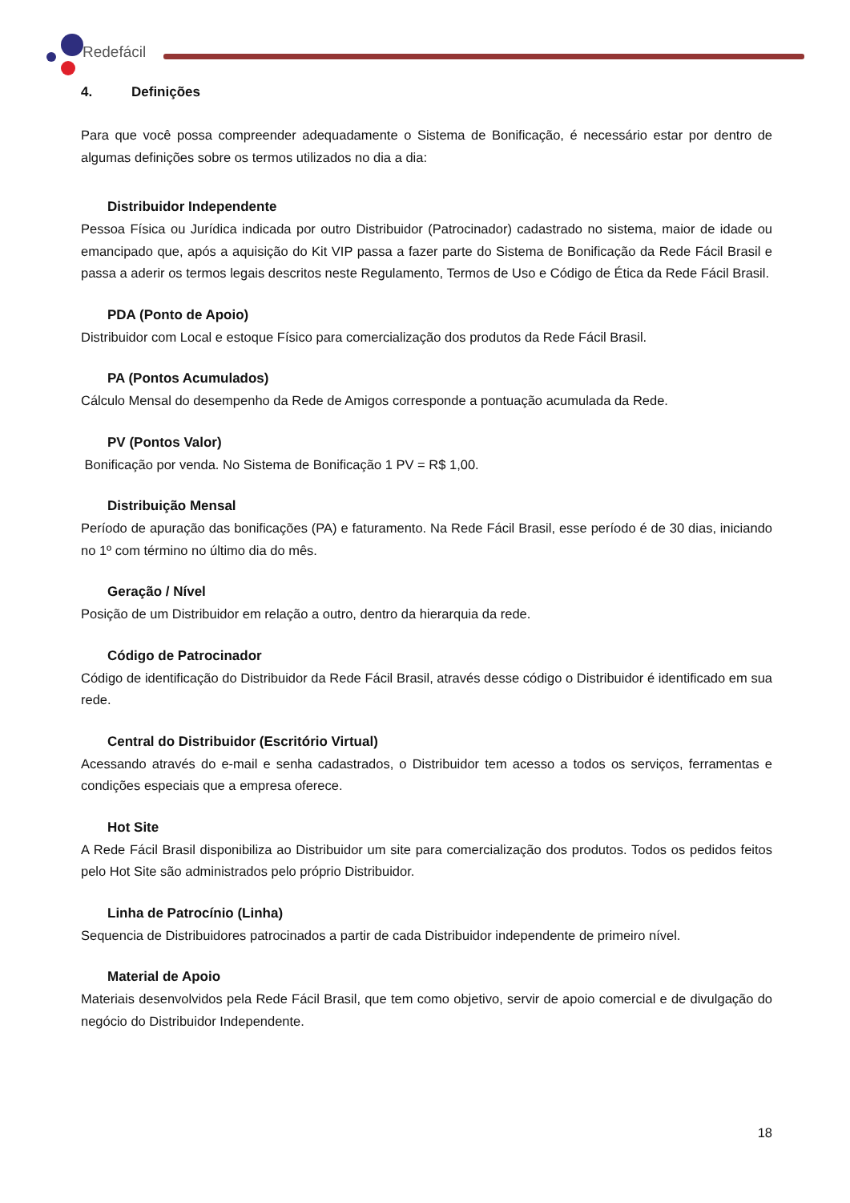Redefácil
4. Definições
Para que você possa compreender adequadamente o Sistema de Bonificação, é necessário estar por dentro de algumas definições sobre os termos utilizados no dia a dia:
Distribuidor Independente
Pessoa Física ou Jurídica indicada por outro Distribuidor (Patrocinador) cadastrado no sistema, maior de idade ou emancipado que, após a aquisição do Kit VIP passa a fazer parte do Sistema de Bonificação da Rede Fácil Brasil e passa a aderir os termos legais descritos neste Regulamento, Termos de Uso e Código de Ética da Rede Fácil Brasil.
PDA (Ponto de Apoio)
Distribuidor com Local e estoque Físico para comercialização dos produtos da Rede Fácil Brasil.
PA (Pontos Acumulados)
Cálculo Mensal do desempenho da Rede de Amigos corresponde a pontuação acumulada da Rede.
PV (Pontos Valor)
Bonificação por venda. No Sistema de Bonificação 1 PV = R$ 1,00.
Distribuição Mensal
Período de apuração das bonificações (PA) e faturamento. Na Rede Fácil Brasil, esse período é de 30 dias, iniciando no 1º com término no último dia do mês.
Geração / Nível
Posição de um Distribuidor em relação a outro, dentro da hierarquia da rede.
Código de Patrocinador
Código de identificação do Distribuidor da Rede Fácil Brasil, através desse código o Distribuidor é identificado em sua rede.
Central do Distribuidor (Escritório Virtual)
Acessando através do e-mail e senha cadastrados, o Distribuidor tem acesso a todos os serviços, ferramentas e condições especiais que a empresa oferece.
Hot Site
A Rede Fácil Brasil disponibiliza ao Distribuidor um site para comercialização dos produtos. Todos os pedidos feitos pelo Hot Site são administrados pelo próprio Distribuidor.
Linha de Patrocínio (Linha)
Sequencia de Distribuidores patrocinados a partir de cada Distribuidor independente de primeiro nível.
Material de Apoio
Materiais desenvolvidos pela Rede Fácil Brasil, que tem como objetivo, servir de apoio comercial e de divulgação do negócio do Distribuidor Independente.
18